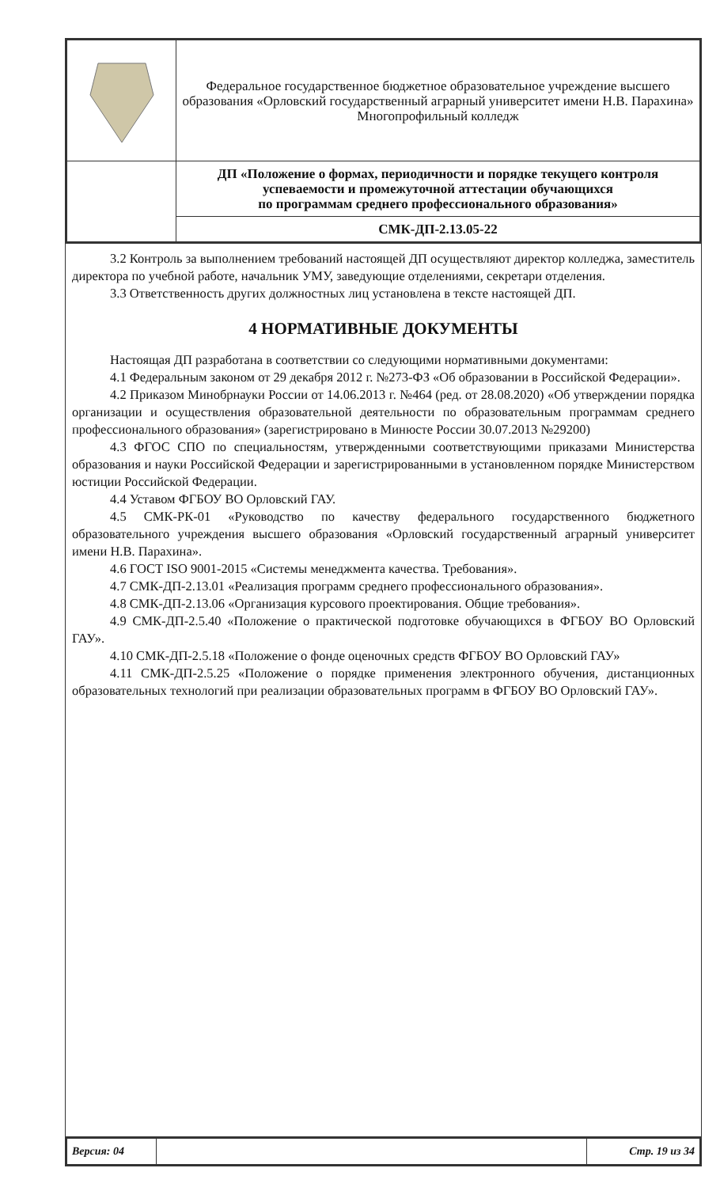| | Федеральное государственное бюджетное образовательное учреждение высшего образования «Орловский государственный аграрный университет имени Н.В. Парахина» Многопрофильный колледж |
| | ДП «Положение о формах, периодичности и порядке текущего контроля успеваемости и промежуточной аттестации обучающихся по программам среднего профессионального образования» |
| | СМК-ДП-2.13.05-22 |
3.2 Контроль за выполнением требований настоящей ДП осуществляют директор колледжа, заместитель директора по учебной работе, начальник УМУ, заведующие отделениями, секретари отделения.
3.3 Ответственность других должностных лиц установлена в тексте настоящей ДП.
4 НОРМАТИВНЫЕ ДОКУМЕНТЫ
Настоящая ДП разработана в соответствии со следующими нормативными документами:
4.1 Федеральным законом от 29 декабря 2012 г. №273-ФЗ «Об образовании в Российской Федерации».
4.2 Приказом Минобрнауки России от 14.06.2013 г. №464 (ред. от 28.08.2020) «Об утверждении порядка организации и осуществления образовательной деятельности по образовательным программам среднего профессионального образования» (зарегистрировано в Минюсте России 30.07.2013 №29200)
4.3 ФГОС СПО по специальностям, утвержденными соответствующими приказами Министерства образования и науки Российской Федерации и зарегистрированными в установленном порядке Министерством юстиции Российской Федерации.
4.4 Уставом ФГБОУ ВО Орловский ГАУ.
4.5 СМК-РК-01 «Руководство по качеству федерального государственного бюджетного образовательного учреждения высшего образования «Орловский государственный аграрный университет имени Н.В. Парахина».
4.6 ГОСТ ISO 9001-2015 «Системы менеджмента качества. Требования».
4.7 СМК-ДП-2.13.01 «Реализация программ среднего профессионального образования».
4.8 СМК-ДП-2.13.06 «Организация курсового проектирования. Общие требования».
4.9 СМК-ДП-2.5.40 «Положение о практической подготовке обучающихся в ФГБОУ ВО Орловский ГАУ».
4.10 СМК-ДП-2.5.18 «Положение о фонде оценочных средств ФГБОУ ВО Орловский ГАУ»
4.11 СМК-ДП-2.5.25 «Положение о порядке применения электронного обучения, дистанционных образовательных технологий при реализации образовательных программ в ФГБОУ ВО Орловский ГАУ».
| Версия: 04 | | Стр. 19 из 34 |